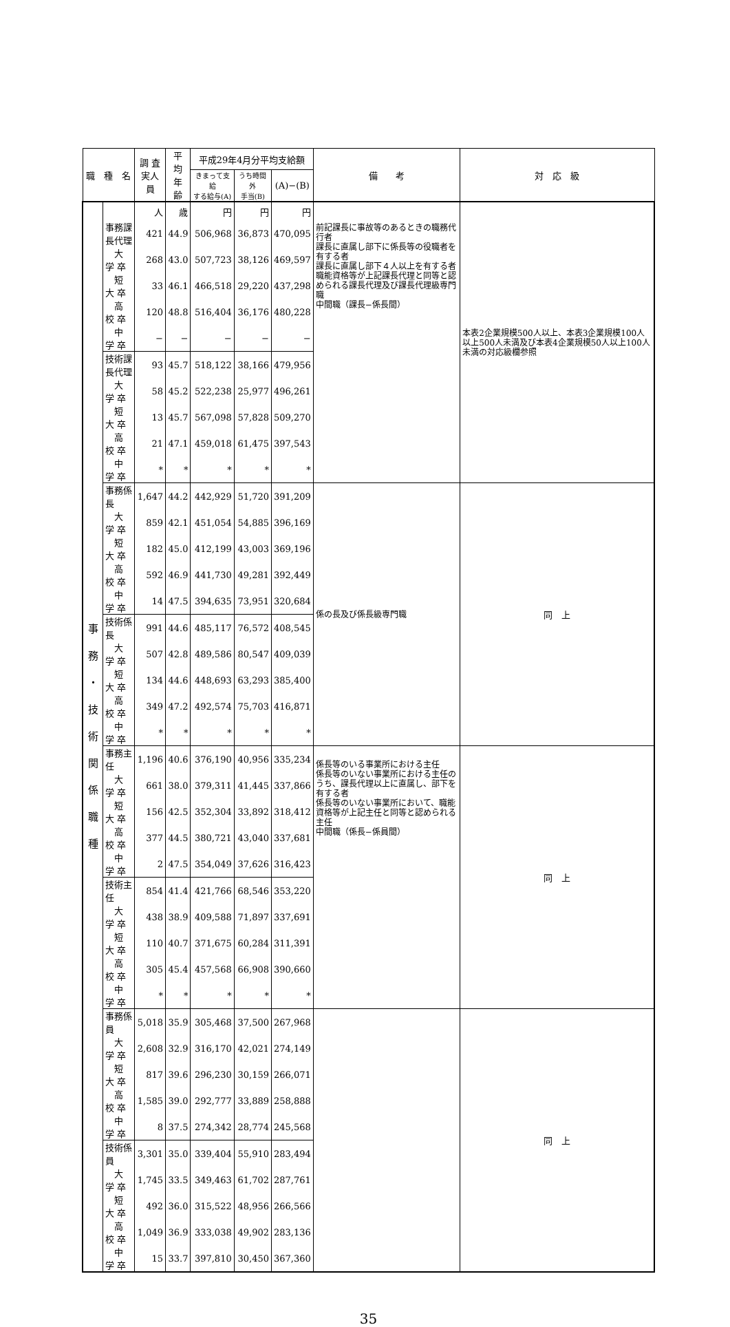| 職 種 名 | | 調 査 実人員 | 平 均 年 齢 | 平成29年4月分平均支給額 | | | 備 考 | 対 応 級 |
| --- | --- | --- | --- | --- | --- | --- | --- | --- |
| | | | | きまって支給 する給与(A) | うち時間外 手当(B) | (A)−(B) | | |
| 事 務 ・ 技 術 関 係 職 種 | | 人 | 歳 | 円 | 円 | 円 | 前記課長に事故等のあるときの職務代行者 課長に直属し部下に係長等の役職者を有する者 課長に直属し部下４人以上を有する者 職能資格等が上記課長代理と同等と認められる課長代理及び課長代理級専門職 中間職（課長−係長間） | 本表2企業規模500人以上、本表3企業規模100人以上500人未満及び本表4企業規模50人以上100人未満の対応級欄参照 |
| | 事務課長代理 | 421 | 44.9 | 506,968 | 36,873 | 470,095 | | |
| | 大 学 卒 | 268 | 43.0 | 507,723 | 38,126 | 469,597 | | |
| | 短 大 卒 | 33 | 46.1 | 466,518 | 29,220 | 437,298 | | |
| | 高 校 卒 | 120 | 48.8 | 516,404 | 36,176 | 480,228 | | |
| | 中 学 卒 | − | − | − | − | − | | |
| | 技術課長代理 | 93 | 45.7 | 518,122 | 38,166 | 479,956 | | |
| | 大 学 卒 | 58 | 45.2 | 522,238 | 25,977 | 496,261 | | |
| | 短 大 卒 | 13 | 45.7 | 567,098 | 57,828 | 509,270 | | |
| | 高 校 卒 | 21 | 47.1 | 459,018 | 61,475 | 397,543 | | |
| | 中 学 卒 | * | * | * | * | * | | |
| | 事務係長 | 1,647 | 44.2 | 442,929 | 51,720 | 391,209 | 係の長及び係長級専門職 | 同 上 |
| | 大 学 卒 | 859 | 42.1 | 451,054 | 54,885 | 396,169 | | |
| | 短 大 卒 | 182 | 45.0 | 412,199 | 43,003 | 369,196 | | |
| | 高 校 卒 | 592 | 46.9 | 441,730 | 49,281 | 392,449 | | |
| | 中 学 卒 | 14 | 47.5 | 394,635 | 73,951 | 320,684 | | |
| | 技術係長 | 991 | 44.6 | 485,117 | 76,572 | 408,545 | | |
| | 大 学 卒 | 507 | 42.8 | 489,586 | 80,547 | 409,039 | | |
| | 短 大 卒 | 134 | 44.6 | 448,693 | 63,293 | 385,400 | | |
| | 高 校 卒 | 349 | 47.2 | 492,574 | 75,703 | 416,871 | | |
| | 中 学 卒 | * | * | * | * | * | | |
| | 事務主任 | 1,196 | 40.6 | 376,190 | 40,956 | 335,234 | 係長等のいる事業所における主任 係長等のいない事業所における主任のうち、課長代理以上に直属し、部下を有する者 係長等のいない事業所において、職能資格等が上記主任と同等と認められる主任 中間職（係長−係員間） | 同 上 |
| | 大 学 卒 | 661 | 38.0 | 379,311 | 41,445 | 337,866 | | |
| | 短 大 卒 | 156 | 42.5 | 352,304 | 33,892 | 318,412 | | |
| | 高 校 卒 | 377 | 44.5 | 380,721 | 43,040 | 337,681 | | |
| | 中 学 卒 | 2 | 47.5 | 354,049 | 37,626 | 316,423 | | |
| | 技術主任 | 854 | 41.4 | 421,766 | 68,546 | 353,220 | | |
| | 大 学 卒 | 438 | 38.9 | 409,588 | 71,897 | 337,691 | | |
| | 短 大 卒 | 110 | 40.7 | 371,675 | 60,284 | 311,391 | | |
| | 高 校 卒 | 305 | 45.4 | 457,568 | 66,908 | 390,660 | | |
| | 中 学 卒 | * | * | * | * | * | | |
| | 事務係員 | 5,018 | 35.9 | 305,468 | 37,500 | 267,968 | | 同 上 |
| | 大 学 卒 | 2,608 | 32.9 | 316,170 | 42,021 | 274,149 | | |
| | 短 大 卒 | 817 | 39.6 | 296,230 | 30,159 | 266,071 | | |
| | 高 校 卒 | 1,585 | 39.0 | 292,777 | 33,889 | 258,888 | | |
| | 中 学 卒 | 8 | 37.5 | 274,342 | 28,774 | 245,568 | | |
| | 技術係員 | 3,301 | 35.0 | 339,404 | 55,910 | 283,494 | | |
| | 大 学 卒 | 1,745 | 33.5 | 349,463 | 61,702 | 287,761 | | |
| | 短 大 卒 | 492 | 36.0 | 315,522 | 48,956 | 266,566 | | |
| | 高 校 卒 | 1,049 | 36.9 | 333,038 | 49,902 | 283,136 | | |
| | 中 学 卒 | 15 | 33.7 | 397,810 | 30,450 | 367,360 | | |
35